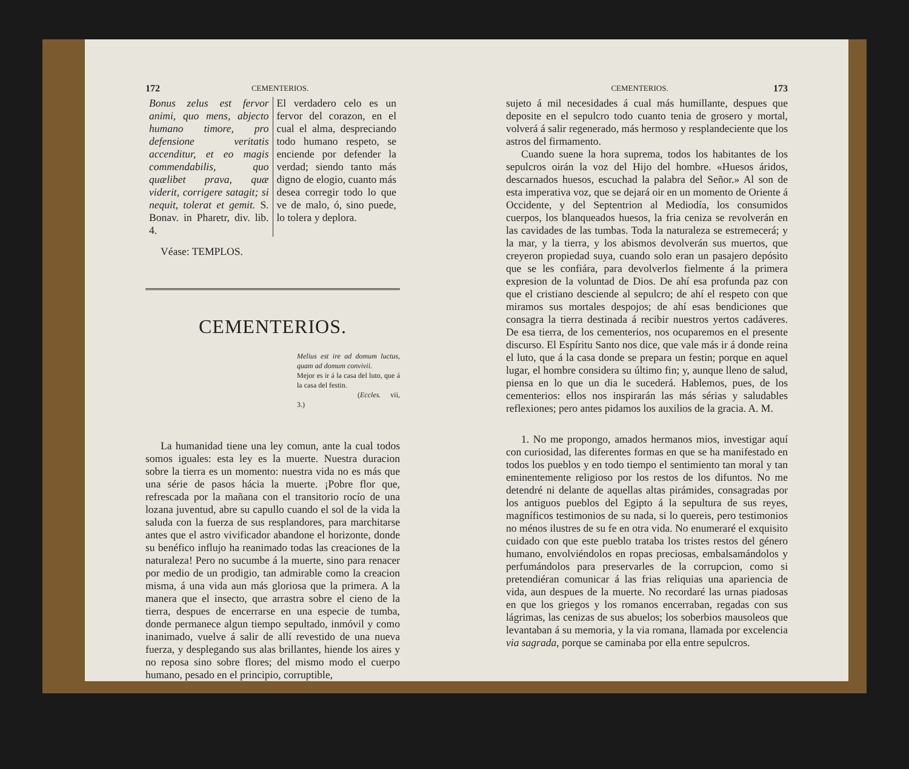172 CEMENTERIOS.
Bonus zelus est fervor animi, quo mens, abjecto humano timore, pro defensione veritatis accenditur, et eo magis commendabilis, quo quælibet prava, quæ viderit, corrigere satagit; si nequit, tolerat et gemit. S. Bonav. in Pharetr, div. lib. 4.
El verdadero celo es un fervor del corazon, en el cual el alma, despreciando todo humano respeto, se enciende por defender la verdad; siendo tanto más digno de elogio, cuanto más desea corregir todo lo que ve de malo, ó, sino puede, lo tolera y deplora.
Véase: TEMPLOS.
CEMENTERIOS.
Melius est ire ad domum luctus, quam ad domum convivii.
Mejor es ir á la casa del luto, que á la casa del festin.
(Eccles. vii, 3.)
La humanidad tiene una ley comun, ante la cual todos somos iguales: esta ley es la muerte. Nuestra duracion sobre la tierra es un momento: nuestra vida no es más que una série de pasos hácia la muerte. ¡Pobre flor que, refrescada por la mañana con el transitorio rocío de una lozana juventud, abre su capullo cuando el sol de la vida la saluda con la fuerza de sus resplandores, para marchitarse antes que el astro vivificador abandone el horizonte, donde su benéfico influjo ha reanimado todas las creaciones de la naturaleza! Pero no sucumbe á la muerte, sino para renacer por medio de un prodigio, tan admirable como la creacion misma, á una vida aun más gloriosa que la primera. A la manera que el insecto, que arrastra sobre el cieno de la tierra, despues de encerrarse en una especie de tumba, donde permanece algun tiempo sepultado, inmóvil y como inanimado, vuelve á salir de allí revestido de una nueva fuerza, y desplegando sus alas brillantes, hiende los aires y no reposa sino sobre flores; del mismo modo el cuerpo humano, pesado en el principio, corruptible,
CEMENTERIOS. 173
sujeto á mil necesidades á cual más humillante, despues que deposite en el sepulcro todo cuanto tenia de grosero y mortal, volverá á salir regenerado, más hermoso y resplandeciente que los astros del firmamento.
Cuando suene la hora suprema, todos los habitantes de los sepulcros oirán la voz del Hijo del hombre. «Huesos áridos, descarnados huesos, escuchad la palabra del Señor.» Al son de esta imperativa voz, que se dejará oir en un momento de Oriente á Occidente, y del Septentrion al Mediodía, los consumidos cuerpos, los blanqueados huesos, la fria ceniza se revolverán en las cavidades de las tumbas. Toda la naturaleza se estremecerá; y la mar, y la tierra, y los abismos devolverán sus muertos, que creyeron propiedad suya, cuando solo eran un pasajero depósito que se les confiára, para devolverlos fielmente á la primera expresion de la voluntad de Dios. De ahí esa profunda paz con que el cristiano desciende al sepulcro; de ahí el respeto con que miramos sus mortales despojos; de ahí esas bendiciones que consagra la tierra destinada á recibir nuestros yertos cadáveres. De esa tierra, de los cementerios, nos ocuparemos en el presente discurso. El Espíritu Santo nos dice, que vale más ir á donde reina el luto, que á la casa donde se prepara un festin; porque en aquel lugar, el hombre considera su último fin; y, aunque lleno de salud, piensa en lo que un dia le sucederá. Hablemos, pues, de los cementerios: ellos nos inspirarán las más sérias y saludables reflexiones; pero antes pidamos los auxilios de la gracia. A. M.
1. No me propongo, amados hermanos mios, investigar aquí con curiosidad, las diferentes formas en que se ha manifestado en todos los pueblos y en todo tiempo el sentimiento tan moral y tan eminentemente religioso por los restos de los difuntos. No me detendré ni delante de aquellas altas pirámides, consagradas por los antiguos pueblos del Egipto á la sepultura de sus reyes, magníficos testimonios de su nada, si lo quereis, pero testimonios no ménos ilustres de su fe en otra vida. No enumeraré el exquisito cuidado con que este pueblo trataba los tristes restos del género humano, envolviéndolos en ropas preciosas, embalsamándolos y perfumándolos para preservarles de la corrupcion, como si pretendiéran comunicar á las frias reliquias una apariencia de vida, aun despues de la muerte. No recordaré las urnas piadosas en que los griegos y los romanos encerraban, regadas con sus lágrimas, las cenizas de sus abuelos; los soberbios mausoleos que levantaban á su memoria, y la via romana, llamada por excelencia via sagrada, porque se caminaba por ella entre sepulcros.